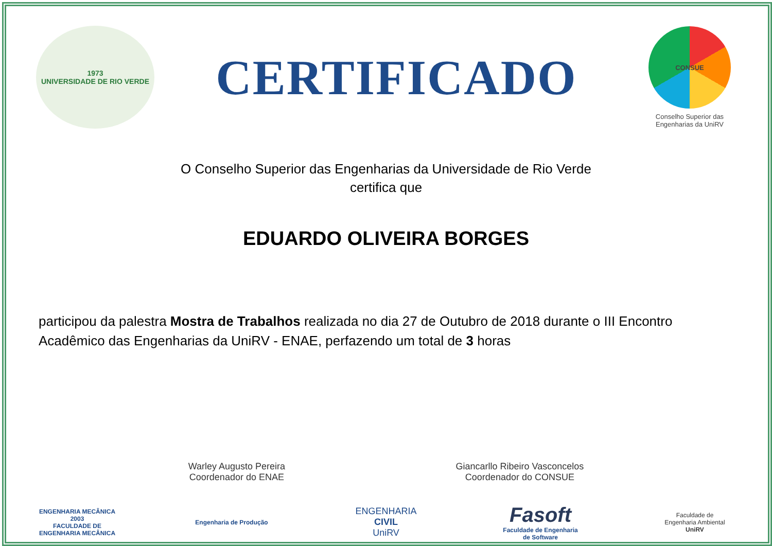1973
UNIVERSIDADE DE RIO VERDE
CERTIFICADO
CONSUE
Conselho Superior das
Engenharias da UniRV
O Conselho Superior das Engenharias da Universidade de Rio Verde
certifica que
EDUARDO OLIVEIRA BORGES
participou da palestra Mostra de Trabalhos realizada no dia 27 de Outubro de 2018 durante o III Encontro Acadêmico das Engenharias da UniRV - ENAE, perfazendo um total de 3 horas
Warley Augusto Pereira
Coordenador do ENAE
Giancarllo Ribeiro Vasconcelos
Coordenador do CONSUE
ENGENHARIA MECÂNICA 2003
FACULDADE DE
ENGENHARIA MECÂNICA
Engenharia de Produção
ENGENHARIA CIVIL
UniRV
Fasoft
Faculdade de Engenharia de Software
Faculdade de
Engenharia Ambiental
UniRV